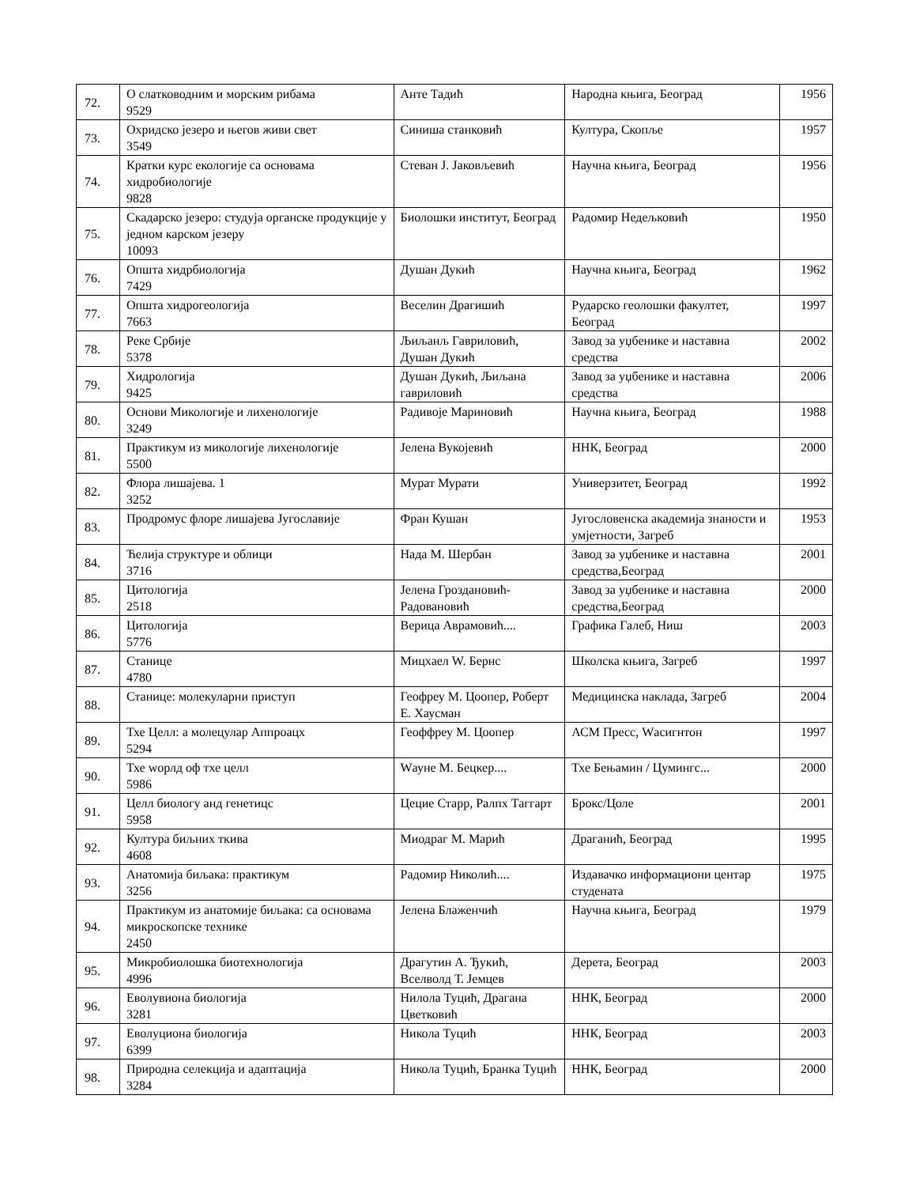| 72. | О слатководним и морским рибама 9529 | Анте Тадић | Народна књига, Београд | 1956 |
| 73. | Охридско језеро и његов живи свет 3549 | Синиша станковић | Култура, Скопље | 1957 |
| 74. | Кратки курс екологије са основама хидробиологије 9828 | Стеван Ј. Јаковљевић | Научна књига, Београд | 1956 |
| 75. | Скадарско језеро: студуја органске продукције у једном карском језеру 10093 | Биолошки институт, Београд | Радомир Недељковић | 1950 |
| 76. | Општа хидрбиологија 7429 | Душан Дукић | Научна књига, Београд | 1962 |
| 77. | Општа хидрогеологија 7663 | Веселин Драгишић | Рударско геолошки факултет, Београд | 1997 |
| 78. | Реке Србије 5378 | Љиљанљ Гавриловић, Душан Дукић | Завод за уџбенике и наставна средства | 2002 |
| 79. | Хидрологија 9425 | Душан Дукић, Љиљана гавриловић | Завод за уџбенике и наставна средства | 2006 |
| 80. | Основи Микологије и лихенологије 3249 | Радивоје Мариновић | Научна књига, Београд | 1988 |
| 81. | Практикум из микологије лихенологије 5500 | Јелена Вукојевић | ННК, Београд | 2000 |
| 82. | Флора лишајева. 1 3252 | Мурат Мурати | Универзитет, Београд | 1992 |
| 83. | Продромус флоре лишајева Југославије | Фран Кушан | Југословенска академија знаности и умјетности, Загреб | 1953 |
| 84. | Ћелија структуре и облици 3716 | Нада М. Шербан | Завод за уџбенике и наставна средства,Београд | 2001 |
| 85. | Цитологија 2518 | Јелена Гроздановић-Радовановић | Завод за уџбенике и наставна средства,Београд | 2000 |
| 86. | Цитологија 5776 | Верица Аврамовић.... | Графика Галеб, Ниш | 2003 |
| 87. | Станице 4780 | Мицхаел W. Бернс | Школска књига, Загреб | 1997 |
| 88. | Станице: молекуларни приступ | Геофреу М. Цоопер, Роберт Е. Хаусман | Медицинска наклада, Загреб | 2004 |
| 89. | Тхе Целл: а молецулар Аппроацх 5294 | Геоффреу М. Цоопер | АСМ Пресс, Wасигнтон | 1997 |
| 90. | Тхе wорлд оф тхе целл 5986 | Wауне М. Бецкер.... | Тхе Бењамин / Цумингс... | 2000 |
| 91. | Целл биологу анд генетицс 5958 | Цецие Старр, Ралпх Таггарт | Брокс/Цоле | 2001 |
| 92. | Култура биљних ткива 4608 | Миодраг М. Марић | Драганић, Београд | 1995 |
| 93. | Анатомија биљака: практикум 3256 | Радомир Николић.... | Издавачко информациони центар студената | 1975 |
| 94. | Практикум из анатомије биљака: са основама микроскопске технике 2450 | Јелена Блаженчић | Научна књига, Београд | 1979 |
| 95. | Микробиолошка биотехнологија 4996 | Драгутин А. Ђукић, Вселволд Т. Јемцев | Дерета, Београд | 2003 |
| 96. | Еволувиона биологија 3281 | Нилола Туцић, Драгана Цветковић | ННК, Београд | 2000 |
| 97. | Еволуциона биологија 6399 | Никола Туцић | ННК, Београд | 2003 |
| 98. | Природна селекција и адаптација 3284 | Никола Туцић, Бранка Туцић | ННК, Београд | 2000 |